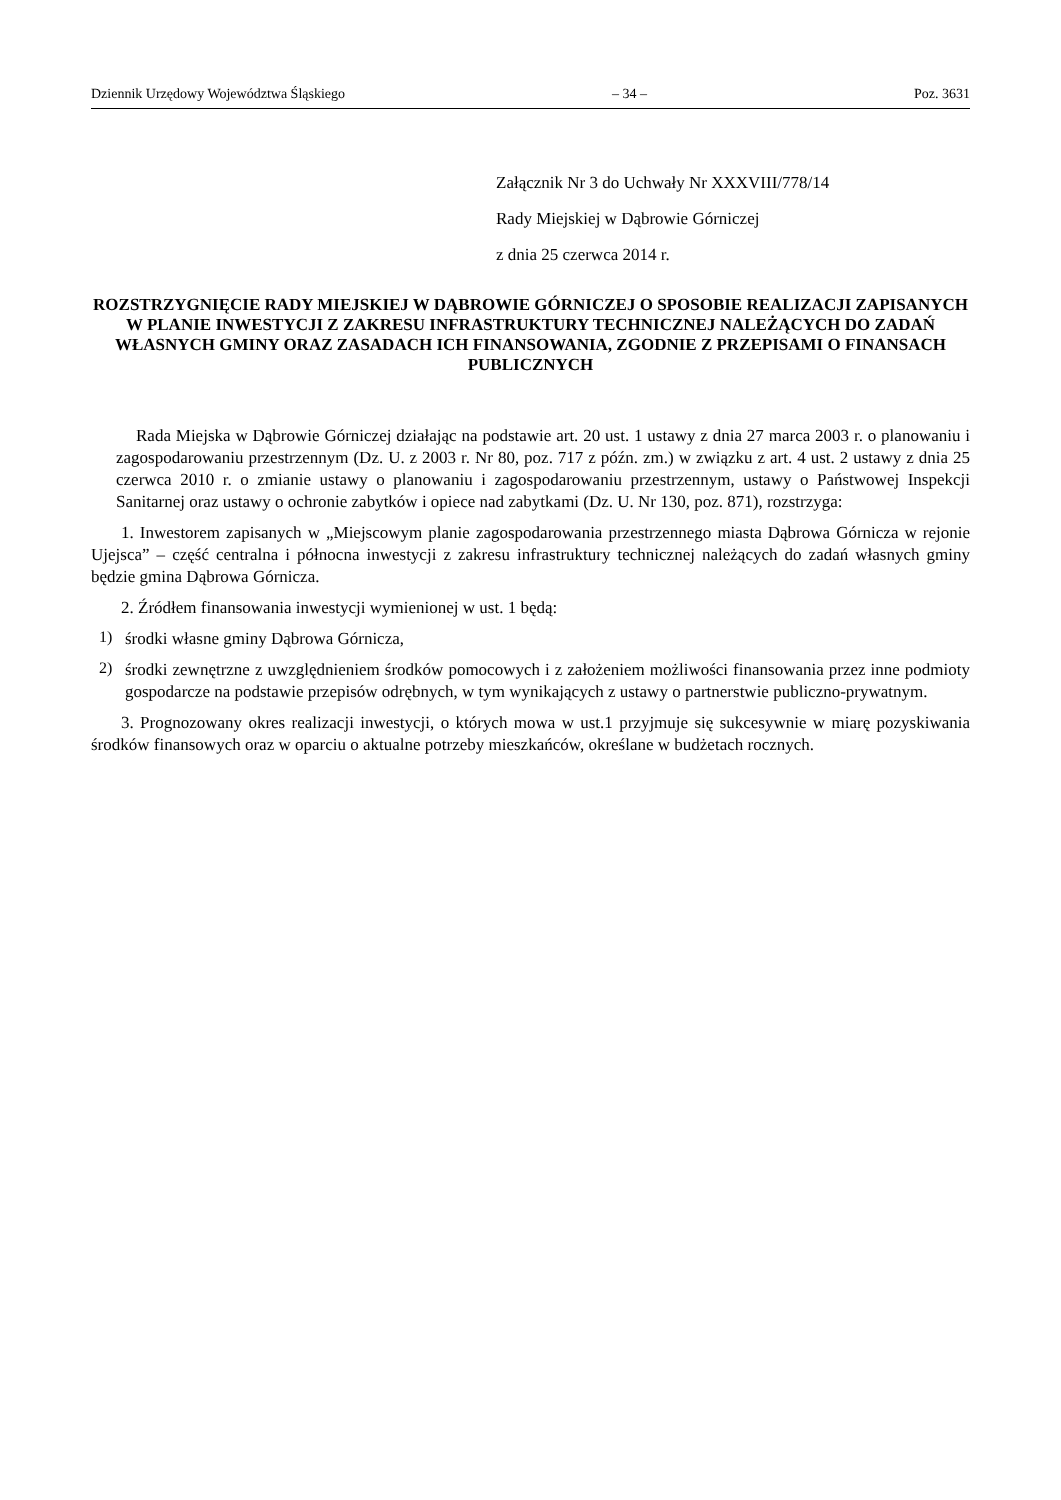Dziennik Urzędowy Województwa Śląskiego – 34 – Poz. 3631
Załącznik Nr 3 do Uchwały Nr XXXVIII/778/14
Rady Miejskiej w Dąbrowie Górniczej
z dnia 25 czerwca 2014 r.
ROZSTRZYGNIĘCIE RADY MIEJSKIEJ W DĄBROWIE GÓRNICZEJ O SPOSOBIE REALIZACJI ZAPISANYCH W PLANIE INWESTYCJI Z ZAKRESU INFRASTRUKTURY TECHNICZNEJ NALEŻĄCYCH DO ZADAŃ WŁASNYCH GMINY ORAZ ZASADACH ICH FINANSOWANIA, ZGODNIE Z PRZEPISAMI O FINANSACH PUBLICZNYCH
Rada Miejska w Dąbrowie Górniczej działając na podstawie art. 20 ust. 1 ustawy z dnia 27 marca 2003 r. o planowaniu i zagospodarowaniu przestrzennym (Dz. U. z 2003 r. Nr 80, poz. 717 z późn. zm.) w związku z art. 4 ust. 2 ustawy z dnia 25 czerwca 2010 r. o zmianie ustawy o planowaniu i zagospodarowaniu przestrzennym, ustawy o Państwowej Inspekcji Sanitarnej oraz ustawy o ochronie zabytków i opiece nad zabytkami (Dz. U. Nr 130, poz. 871), rozstrzyga:
1. Inwestorem zapisanych w „Miejscowym planie zagospodarowania przestrzennego miasta Dąbrowa Górnicza w rejonie Ujejsca” – część centralna i północna inwestycji z zakresu infrastruktury technicznej należących do zadań własnych gminy będzie gmina Dąbrowa Górnicza.
2. Źródłem finansowania inwestycji wymienionej w ust. 1 będą:
1)
środki własne gminy Dąbrowa Górnicza,
2)
środki zewnętrzne z uwzględnieniem środków pomocowych i z założeniem możliwości finansowania przez inne podmioty gospodarcze na podstawie przepisów odrębnych, w tym wynikających z ustawy o partnerstwie publiczno-prywatnym.
3. Prognozowany okres realizacji inwestycji, o których mowa w ust.1 przyjmuje się sukcesywnie w miarę pozyskiwania środków finansowych oraz w oparciu o aktualne potrzeby mieszkańców, określane w budżetach rocznych.